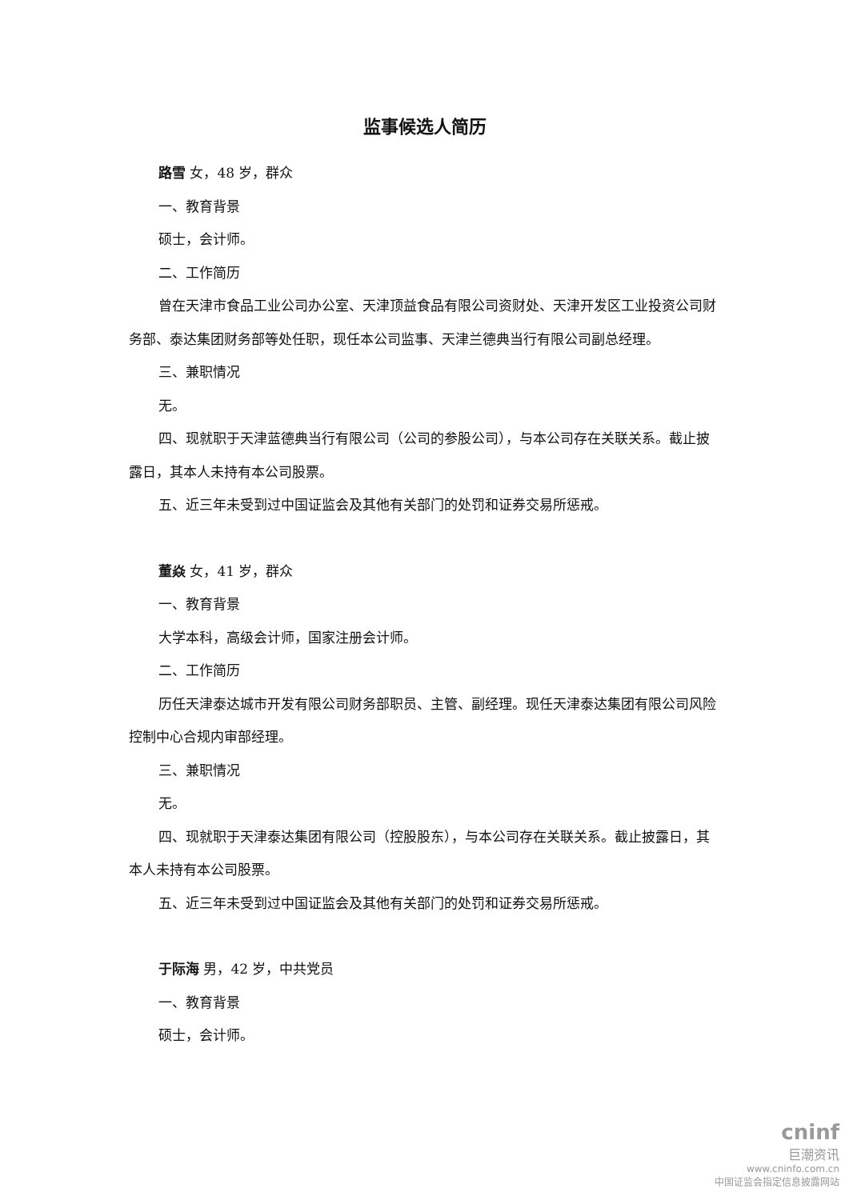监事候选人简历
路雪 女，48 岁，群众
一、教育背景
硕士，会计师。
二、工作简历
曾在天津市食品工业公司办公室、天津顶益食品有限公司资财处、天津开发区工业投资公司财务部、泰达集团财务部等处任职，现任本公司监事、天津兰德典当行有限公司副总经理。
三、兼职情况
无。
四、现就职于天津蓝德典当行有限公司（公司的参股公司），与本公司存在关联关系。截止披露日，其本人未持有本公司股票。
五、近三年未受到过中国证监会及其他有关部门的处罚和证券交易所惩戒。
董焱 女，41 岁，群众
一、教育背景
大学本科，高级会计师，国家注册会计师。
二、工作简历
历任天津泰达城市开发有限公司财务部职员、主管、副经理。现任天津泰达集团有限公司风险控制中心合规内审部经理。
三、兼职情况
无。
四、现就职于天津泰达集团有限公司（控股股东），与本公司存在关联关系。截止披露日，其本人未持有本公司股票。
五、近三年未受到过中国证监会及其他有关部门的处罚和证券交易所惩戒。
于际海 男，42 岁，中共党员
一、教育背景
硕士，会计师。
cninf
巨潮资讯
www.cninfo.com.cn
中国证监会指定信息披露网站